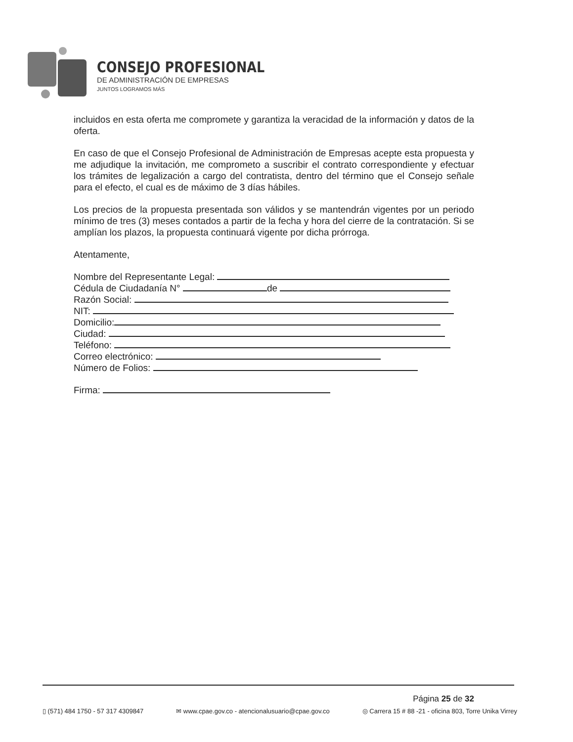CONSEJO PROFESIONAL
DE ADMINISTRACIÓN DE EMPRESAS
JUNTOS LOGRAMOS MÁS
incluidos en esta oferta me compromete y garantiza la veracidad de la información y datos de la oferta.
En caso de que el Consejo Profesional de Administración de Empresas acepte esta propuesta y me adjudique la invitación, me comprometo a suscribir el contrato correspondiente y efectuar los trámites de legalización a cargo del contratista, dentro del término que el Consejo señale para el efecto, el cual es de máximo de 3 días hábiles.
Los precios de la propuesta presentada son válidos y se mantendrán vigentes por un periodo mínimo de tres (3) meses contados a partir de la fecha y hora del cierre de la contratación. Si se amplían los plazos, la propuesta continuará vigente por dicha prórroga.
Atentamente,
Nombre del Representante Legal:
Cédula de Ciudadanía N° de
Razón Social:
NIT:
Domicilio:
Ciudad:
Teléfono:
Correo electrónico:
Número de Folios:
Firma:
Página 25 de 32
▯ (571) 484 1750 - 57 317 4309847 ✉ www.cpae.gov.co - atencionalusuario@cpae.gov.co ◎ Carrera 15 # 88 -21 - oficina 803, Torre Unika Virrey